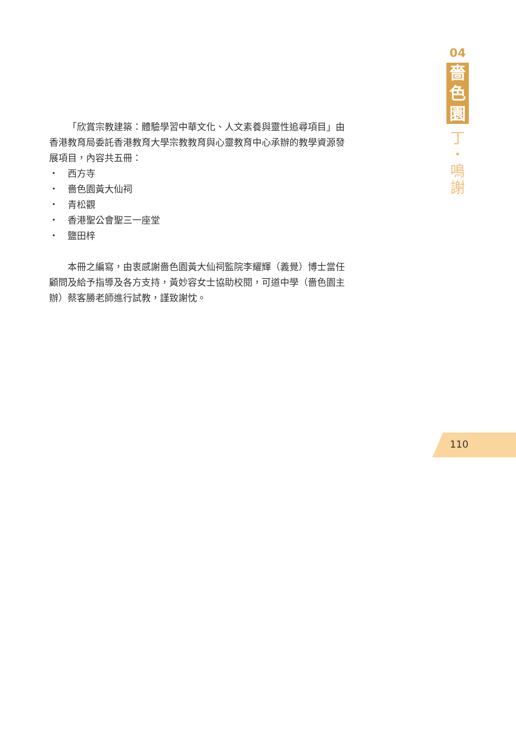「欣賞宗教建築：體驗學習中華文化、人文素養與靈性追尋項目」由香港教育局委託香港教育大學宗教教育與心靈教育中心承辦的教學資源發展項目，內容共五冊：
・　西方寺
・　嗇色園黃大仙祠
・　青松觀
・　香港聖公會聖三一座堂
・　鹽田梓
本冊之編寫，由衷感謝嗇色園黃大仙祠監院李耀輝（義覺）博士當任顧問及給予指導及各方支持，黃妙容女士協助校閱，可道中學（嗇色園主辦）蔡客勝老師進行試教，謹致謝忱。
04
嗇
色
園
丁
・
鳴
謝
110